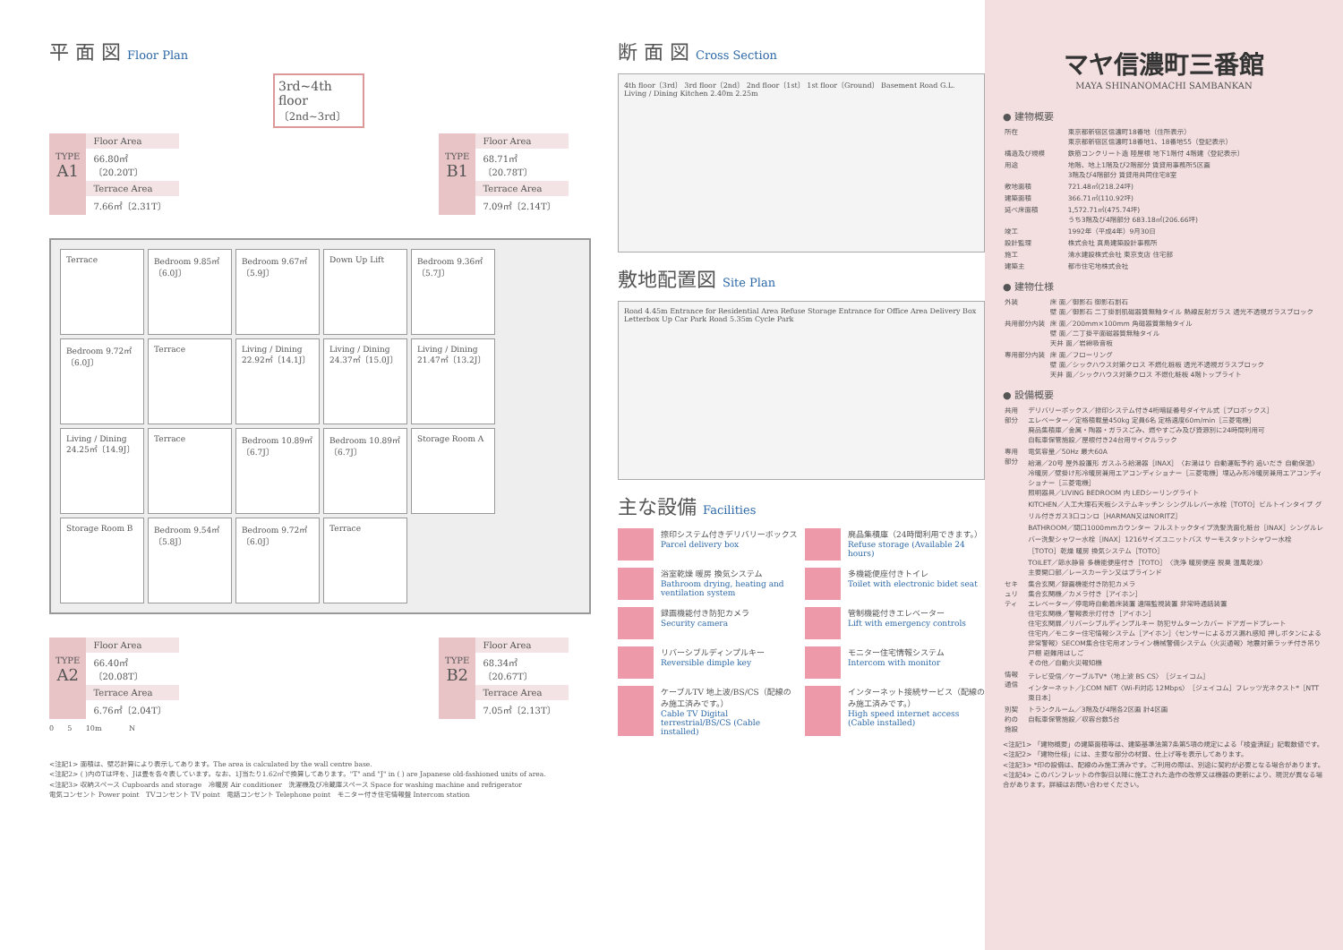平 面 図 Floor Plan
3rd~4th floor
〔2nd~3rd〕
TYPE
A1
Floor Area
66.80㎡〔20.20T〕
Terrace Area
7.66㎡〔2.31T〕
TYPE
B1
Floor Area
68.71㎡〔20.78T〕
Terrace Area
7.09㎡〔2.14T〕
Terrace
Bedroom 9.85㎡〔6.0J〕
Bedroom 9.67㎡〔5.9J〕
Down Up Lift
Bedroom 9.36㎡〔5.7J〕
Bedroom 9.72㎡〔6.0J〕
Terrace
Living / Dining 22.92㎡〔14.1J〕
Living / Dining 24.37㎡〔15.0J〕
Living / Dining 21.47㎡〔13.2J〕
Living / Dining 24.25㎡〔14.9J〕
Terrace
Bedroom 10.89㎡〔6.7J〕
Bedroom 10.89㎡〔6.7J〕
Storage Room A
Storage Room B
Bedroom 9.54㎡〔5.8J〕
Bedroom 9.72㎡〔6.0J〕
Terrace
TYPE
A2
Floor Area
66.40㎡〔20.08T〕
Terrace Area
6.76㎡〔2.04T〕
TYPE
B2
Floor Area
68.34㎡〔20.67T〕
Terrace Area
7.05㎡〔2.13T〕
0 5 10m N
<注記1> 面積は、壁芯計算により表示してあります。The area is calculated by the wall centre base.
<注記2> ( )内のTは坪を、Jは畳を各々表しています。なお、1J当たり1.62㎡で換算してあります。"T" and "J" in ( ) are Japanese old-fashioned units of area.
<注記3> 収納スペース Cupboards and storage　冷暖房 Air conditioner　洗濯機及び冷蔵庫スペース Space for washing machine and refrigerator
電気コンセント Power point　TVコンセント TV point　電話コンセント Telephone point　モニター付き住宅情報盤 Intercom station
断 面 図 Cross Section
4th floor〔3rd〕 3rd floor〔2nd〕 2nd floor〔1st〕 1st floor〔Ground〕 Basement Road G.L. Living / Dining Kitchen 2.40m 2.25m
敷地配置図 Site Plan
Road 4.45m Entrance for Residential Area Refuse Storage Entrance for Office Area Delivery Box Letterbox Up Car Park Road 5.35m Cycle Park
主な設備 Facilities
捺印システム付きデリバリーボックス
Parcel delivery box
廃品集積庫（24時間利用できます。）
Refuse storage (Available 24 hours)
浴室乾燥 暖房 換気システム
Bathroom drying, heating and ventilation system
多機能便座付きトイレ
Toilet with electronic bidet seat
録画機能付き防犯カメラ
Security camera
管制機能付きエレベーター
Lift with emergency controls
リバーシブルディンプルキー
Reversible dimple key
モニター住宅情報システム
Intercom with monitor
ケーブルTV 地上波/BS/CS（配線のみ施工済みです。）
Cable TV Digital terrestrial/BS/CS (Cable installed)
インターネット接続サービス（配線のみ施工済みです。）
High speed internet access (Cable installed)
マヤ信濃町三番館
MAYA SHINANOMACHI SAMBANKAN
● 建物概要
| 所在 | 東京都新宿区信濃町18番地（住所表示） 東京都新宿区信濃町18番地1、18番地55（登記表示） |
| 構造及び規模 | 鉄筋コンクリート造 陸屋根 地下1階付 4階建（登記表示） |
| 用途 | 地階、地上1階及び2階部分 賃貸用事務所5区画 3階及び4階部分 賃貸用共同住宅8室 |
| 敷地面積 | 721.48㎡(218.24坪) |
| 建築面積 | 366.71㎡(110.92坪) |
| 延べ床面積 | 1,572.71㎡(475.74坪) うち3階及び4階部分 683.18㎡(206.66坪) |
| 竣工 | 1992年（平成4年）9月30日 |
| 設計監理 | 株式会社 真島建築設計事務所 |
| 施工 | 清水建設株式会社 東京支店 住宅部 |
| 建築主 | 都市住宅地株式会社 |
● 建物仕様
| 外装 | 床 面／御影石 御影石割石 壁 面／御影石 二丁掛割肌磁器質無釉タイル 熱線反射ガラス 透光不透視ガラスブロック |
| 共用部分内装 | 床 面／200mm×100mm 角磁器質無釉タイル 壁 面／二丁掛平面磁器質無釉タイル 天井 面／岩綿吸音板 |
| 専用部分内装 | 床 面／フローリング 壁 面／シックハウス対策クロス 不燃化粧板 透光不透視ガラスブロック 天井 面／シックハウス対策クロス 不燃化粧板 4階トップライト |
● 設備概要
| 共用部分 | デリバリーボックス／捺印システム付き4桁暗証番号ダイヤル式［プロボックス］ エレベーター／定格積載量450kg 定員6名 定格速度60m/min［三菱電機］ 廃品集積庫／金属・陶器・ガラスごみ、燃やすごみ及び資源別に24時間利用可 自転車保管施設／屋根付き24台用サイクルラック |
| 専用部分 | 電気容量／50Hz 最大60A 給湯／20号 屋外設置形 ガスふろ給湯器［INAX］〈お湯はり 自動運転予約 追いだき 自動保温〉 冷暖房／壁掛け形冷暖房兼用エアコンディショナー［三菱電機］埋込み形冷暖房兼用エアコンディショナー［三菱電機］ 照明器具／LIVING BEDROOM 内 LEDシーリングライト KITCHEN／人工大理石天板システムキッチン シングルレバー水栓［TOTO］ビルトインタイプ グリル付きガス3口コンロ［HARMAN又はNORITZ］ BATHROOM／間口1000mmカウンター フルストックタイプ洗髪洗面化粧台［INAX］シングルレバー洗髪シャワー水栓［INAX］1216サイズユニットバス サーモスタットシャワー水栓［TOTO］乾燥 暖房 換気システム［TOTO］ TOILET／節水静音 多機能便座付き［TOTO］〈洗浄 暖房便座 脱臭 温風乾燥〉 主要開口部／レースカーテン又はブラインド |
| セキュリティ | 集合玄関／録画機能付き防犯カメラ 集合玄関機／カメラ付き［アイホン］ エレベーター／停電時自動着床装置 遠隔監視装置 非常時通話装置 住宅玄関機／警報表示灯付き［アイホン］ 住宅玄関扉／リバーシブルディンプルキー 防犯サムターンカバー ドアガードプレート 住宅内／モニター住宅情報システム［アイホン］〈センサーによるガス漏れ感知 押しボタンによる非常警報〉SECOM集合住宅用オンライン機械警備システム〈火災通報〉地震対策ラッチ付き吊り戸棚 避難用はしご その他／自動火災報知機 |
| 情報通信 | テレビ受信／ケーブルTV*〈地上波 BS CS〉［ジェイコム］ インターネット／J:COM NET〈Wi-Fi対応 12Mbps〉［ジェイコム］フレッツ光ネクスト*［NTT東日本］ |
| 別契約の施設 | トランクルーム／3階及び4階各2区画 計4区画 自転車保管施設／収容台数5台 |
<注記1> 「建物概要」の建築面積等は、建築基準法第7条第5項の規定による「検査済証」記載数値です。
<注記2> 「建物仕様」には、主要な部分の材質、仕上げ等を表示してあります。
<注記3> *印の設備は、配線のみ施工済みです。ご利用の際は、別途に契約が必要となる場合があります。
<注記4> このパンフレットの作製日以降に施工された造作の改修又は機器の更新により、現況が異なる場合があります。詳細はお問い合わせください。